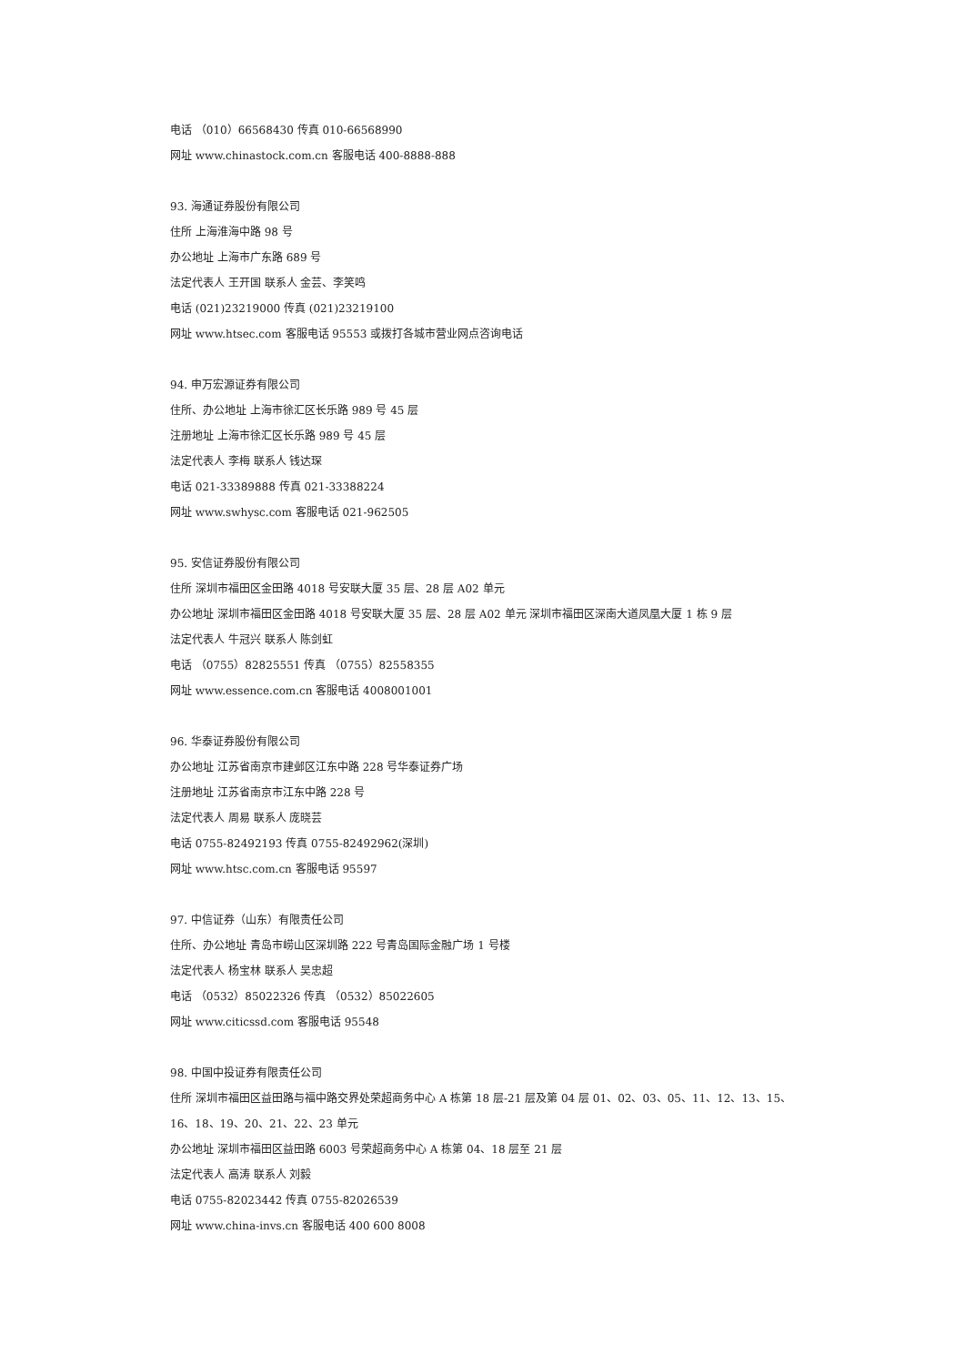电话 （010）66568430 传真 010-66568990
网址 www.chinastock.com.cn 客服电话 400-8888-888
93. 海通证券股份有限公司
住所 上海淮海中路 98 号
办公地址 上海市广东路 689 号
法定代表人 王开国 联系人 金芸、李笑鸣
电话 (021)23219000 传真 (021)23219100
网址 www.htsec.com 客服电话 95553 或拨打各城市营业网点咨询电话
94. 申万宏源证券有限公司
住所、办公地址 上海市徐汇区长乐路 989 号 45 层
注册地址 上海市徐汇区长乐路 989 号 45 层
法定代表人 李梅 联系人 钱达琛
电话 021-33389888 传真 021-33388224
网址 www.swhysc.com 客服电话 021-962505
95. 安信证券股份有限公司
住所 深圳市福田区金田路 4018 号安联大厦 35 层、28 层 A02 单元
办公地址 深圳市福田区金田路 4018 号安联大厦 35 层、28 层 A02 单元 深圳市福田区深南大道凤凰大厦 1 栋 9 层
法定代表人 牛冠兴 联系人 陈剑虹
电话 （0755）82825551 传真 （0755）82558355
网址 www.essence.com.cn 客服电话 4008001001
96. 华泰证券股份有限公司
办公地址 江苏省南京市建邺区江东中路 228 号华泰证券广场
注册地址 江苏省南京市江东中路 228 号
法定代表人 周易 联系人 庞晓芸
电话 0755-82492193 传真 0755-82492962(深圳)
网址 www.htsc.com.cn 客服电话 95597
97. 中信证券（山东）有限责任公司
住所、办公地址 青岛市崂山区深圳路 222 号青岛国际金融广场 1 号楼
法定代表人 杨宝林 联系人 吴忠超
电话 （0532）85022326 传真 （0532）85022605
网址 www.citicssd.com 客服电话 95548
98. 中国中投证券有限责任公司
住所 深圳市福田区益田路与福中路交界处荣超商务中心 A 栋第 18 层-21 层及第 04 层 01、02、03、05、11、12、13、15、
16、18、19、20、21、22、23 单元
办公地址 深圳市福田区益田路 6003 号荣超商务中心 A 栋第 04、18 层至 21 层
法定代表人 高涛 联系人 刘毅
电话 0755-82023442 传真 0755-82026539
网址 www.china-invs.cn 客服电话 400 600 8008